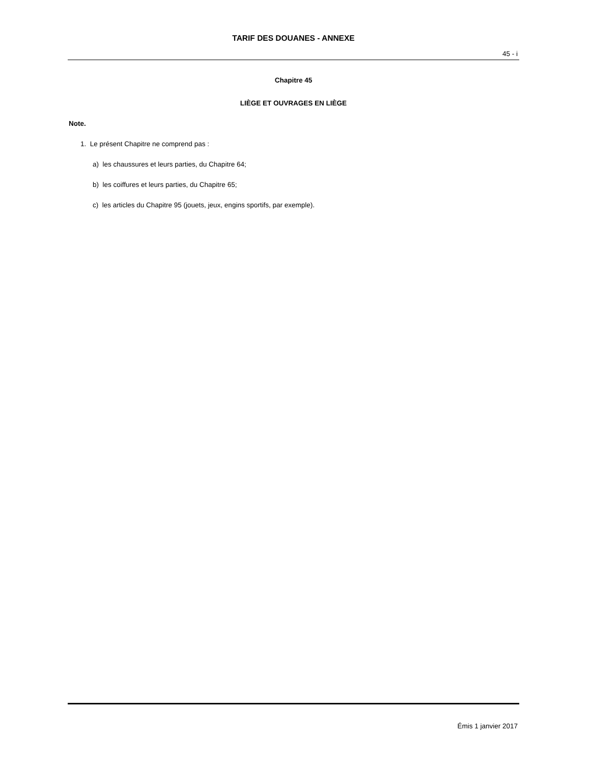TARIF DES DOUANES - ANNEXE
45 - i
Chapitre 45
LIÈGE ET OUVRAGES EN LIÈGE
Note.
1. Le présent Chapitre ne comprend pas :
a) les chaussures et leurs parties, du Chapitre 64;
b) les coiffures et leurs parties, du Chapitre 65;
c) les articles du Chapitre 95 (jouets, jeux, engins sportifs, par exemple).
Émis 1 janvier 2017